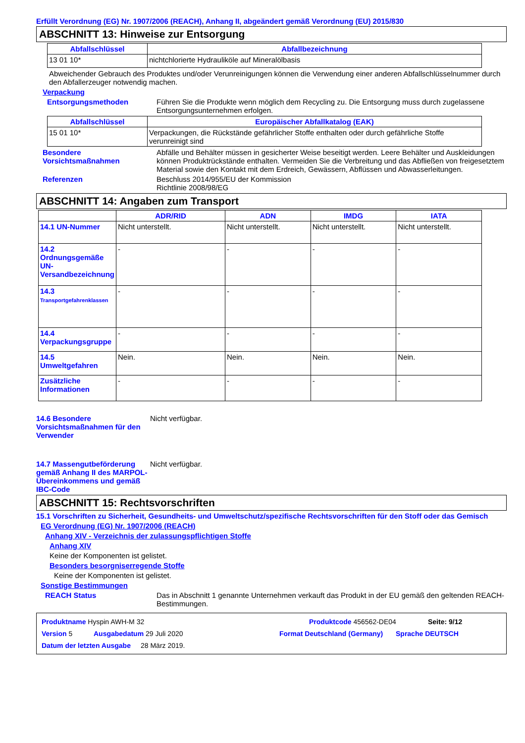Erfüllt Verordnung (EG) Nr. 1907/2006 (REACH), Anhang II, abgeändert gemäß Verordnung (EU) 2015/830
ABSCHNITT 13: Hinweise zur Entsorgung
| Abfallschlüssel | Abfallbezeichnung |
| --- | --- |
| 13 01 10* | nichtchlorierte Hydrauliköle auf Mineralölbasis |
Abweichender Gebrauch des Produktes und/oder Verunreinigungen können die Verwendung einer anderen Abfallschlüsselnummer durch den Abfallerzeuger notwendig machen.
Verpackung
Entsorgungsmethoden Führen Sie die Produkte wenn möglich dem Recycling zu. Die Entsorgung muss durch zugelassene Entsorgungsunternehmen erfolgen.
| Abfallschlüssel | Europäischer Abfallkatalog (EAK) |
| --- | --- |
| 15 01 10* | Verpackungen, die Rückstände gefährlicher Stoffe enthalten oder durch gefährliche Stoffe verunreinigt sind |
Besondere Vorsichtsmaßnahmen
Abfälle und Behälter müssen in gesicherter Weise beseitigt werden. Leere Behälter und Auskleidungen können Produktrückstände enthalten. Vermeiden Sie die Verbreitung und das Abfließen von freigesetztem Material sowie den Kontakt mit dem Erdreich, Gewässern, Abflüssen und Abwasserleitungen.
Referenzen Beschluss 2014/955/EU der Kommission
Richtlinie 2008/98/EG
ABSCHNITT 14: Angaben zum Transport
| | ADR/RID | ADN | IMDG | IATA |
| --- | --- | --- | --- | --- |
| 14.1 UN-Nummer | Nicht unterstellt. | Nicht unterstellt. | Nicht unterstellt. | Nicht unterstellt. |
| 14.2 Ordnungsgemäße UN-Versandbezeichnung | - | - | - | - |
| 14.3 Transportgefahrenklassen | - | - | - | - |
| 14.4 Verpackungsgruppe | - | - | - | - |
| 14.5 Umweltgefahren | Nein. | Nein. | Nein. | Nein. |
| Zusätzliche Informationen | - | - | - | - |
14.6 Besondere Vorsichtsmaßnahmen für den Verwender
Nicht verfügbar.
14.7 Massengutbeförderung gemäß Anhang II des MARPOL-Übereinkommens und gemäß IBC-Code
Nicht verfügbar.
ABSCHNITT 15: Rechtsvorschriften
15.1 Vorschriften zu Sicherheit, Gesundheits- und Umweltschutz/spezifische Rechtsvorschriften für den Stoff oder das Gemisch
EG Verordnung (EG) Nr. 1907/2006 (REACH)
Anhang XIV - Verzeichnis der zulassungspflichtigen Stoffe
Anhang XIV
Keine der Komponenten ist gelistet.
Besonders besorgniserregende Stoffe
Keine der Komponenten ist gelistet.
Sonstige Bestimmungen
REACH Status Das in Abschnitt 1 genannte Unternehmen verkauft das Produkt in der EU gemäß den geltenden REACH-Bestimmungen.
Produktname Hyspin AWH-M 32 Produktcode 456562-DE04 Seite: 9/12
Version 5 Ausgabedatum 29 Juli 2020 Format Deutschland (Germany)
Sprache DEUTSCH
Datum der letzten Ausgabe
28 März 2019.